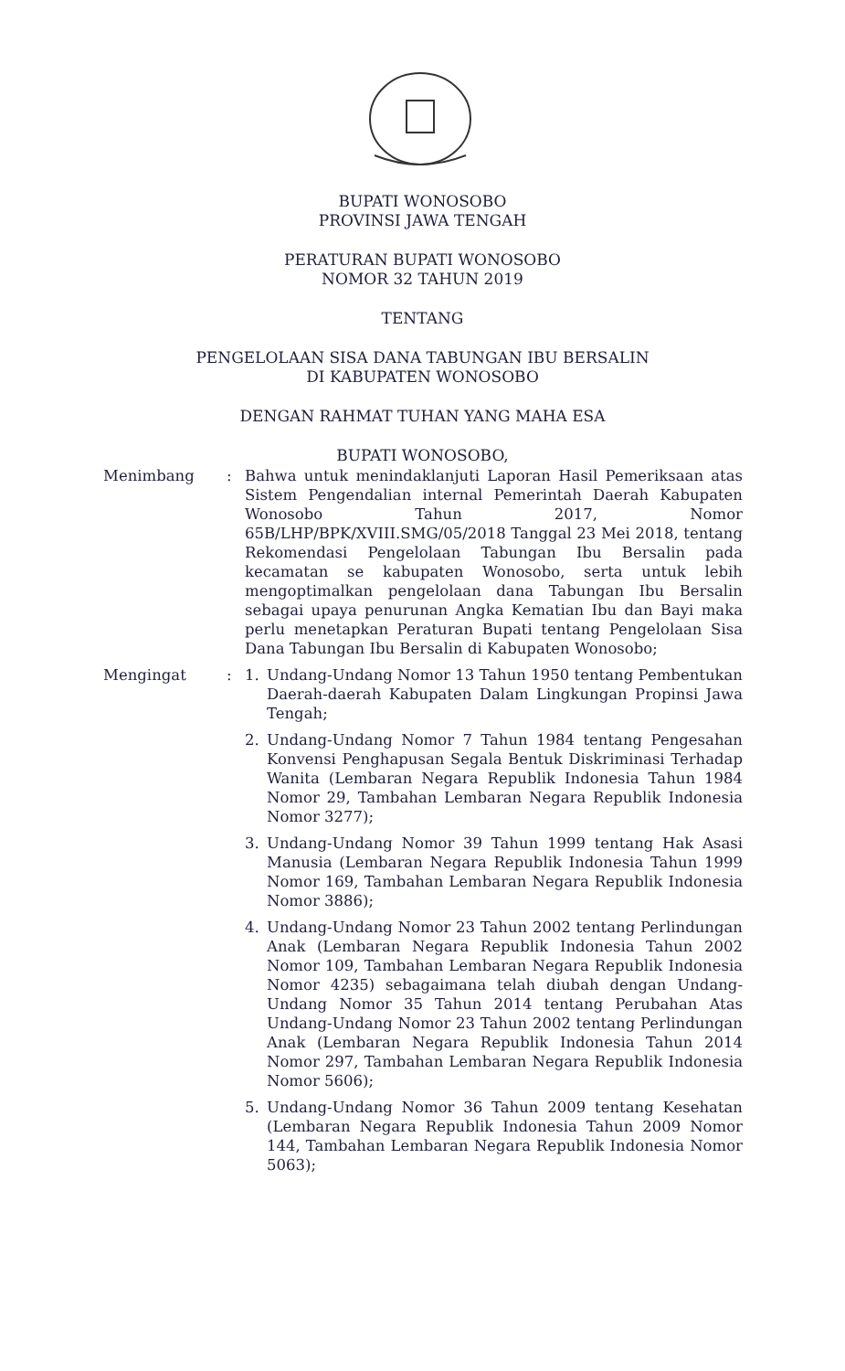BUPATI WONOSOBO
PROVINSI JAWA TENGAH
PERATURAN BUPATI WONOSOBO
NOMOR 32 TAHUN 2019
TENTANG
PENGELOLAAN SISA DANA TABUNGAN IBU BERSALIN
DI KABUPATEN WONOSOBO
DENGAN RAHMAT TUHAN YANG MAHA ESA
BUPATI WONOSOBO,
Menimbang : Bahwa untuk menindaklanjuti Laporan Hasil Pemeriksaan atas Sistem Pengendalian internal Pemerintah Daerah Kabupaten Wonosobo Tahun 2017, Nomor 65B/LHP/BPK/XVIII.SMG/05/2018 Tanggal 23 Mei 2018, tentang Rekomendasi Pengelolaan Tabungan Ibu Bersalin pada kecamatan se kabupaten Wonosobo, serta untuk lebih mengoptimalkan pengelolaan dana Tabungan Ibu Bersalin sebagai upaya penurunan Angka Kematian Ibu dan Bayi maka perlu menetapkan Peraturan Bupati tentang Pengelolaan Sisa Dana Tabungan Ibu Bersalin di Kabupaten Wonosobo;
Mengingat : 1. Undang-Undang Nomor 13 Tahun 1950 tentang Pembentukan Daerah-daerah Kabupaten Dalam Lingkungan Propinsi Jawa Tengah;
2. Undang-Undang Nomor 7 Tahun 1984 tentang Pengesahan Konvensi Penghapusan Segala Bentuk Diskriminasi Terhadap Wanita (Lembaran Negara Republik Indonesia Tahun 1984 Nomor 29, Tambahan Lembaran Negara Republik Indonesia Nomor 3277);
3. Undang-Undang Nomor 39 Tahun 1999 tentang Hak Asasi Manusia (Lembaran Negara Republik Indonesia Tahun 1999 Nomor 169, Tambahan Lembaran Negara Republik Indonesia Nomor 3886);
4. Undang-Undang Nomor 23 Tahun 2002 tentang Perlindungan Anak (Lembaran Negara Republik Indonesia Tahun 2002 Nomor 109, Tambahan Lembaran Negara Republik Indonesia Nomor 4235) sebagaimana telah diubah dengan Undang-Undang Nomor 35 Tahun 2014 tentang Perubahan Atas Undang-Undang Nomor 23 Tahun 2002 tentang Perlindungan Anak (Lembaran Negara Republik Indonesia Tahun 2014 Nomor 297, Tambahan Lembaran Negara Republik Indonesia Nomor 5606);
5. Undang-Undang Nomor 36 Tahun 2009 tentang Kesehatan (Lembaran Negara Republik Indonesia Tahun 2009 Nomor 144, Tambahan Lembaran Negara Republik Indonesia Nomor 5063);